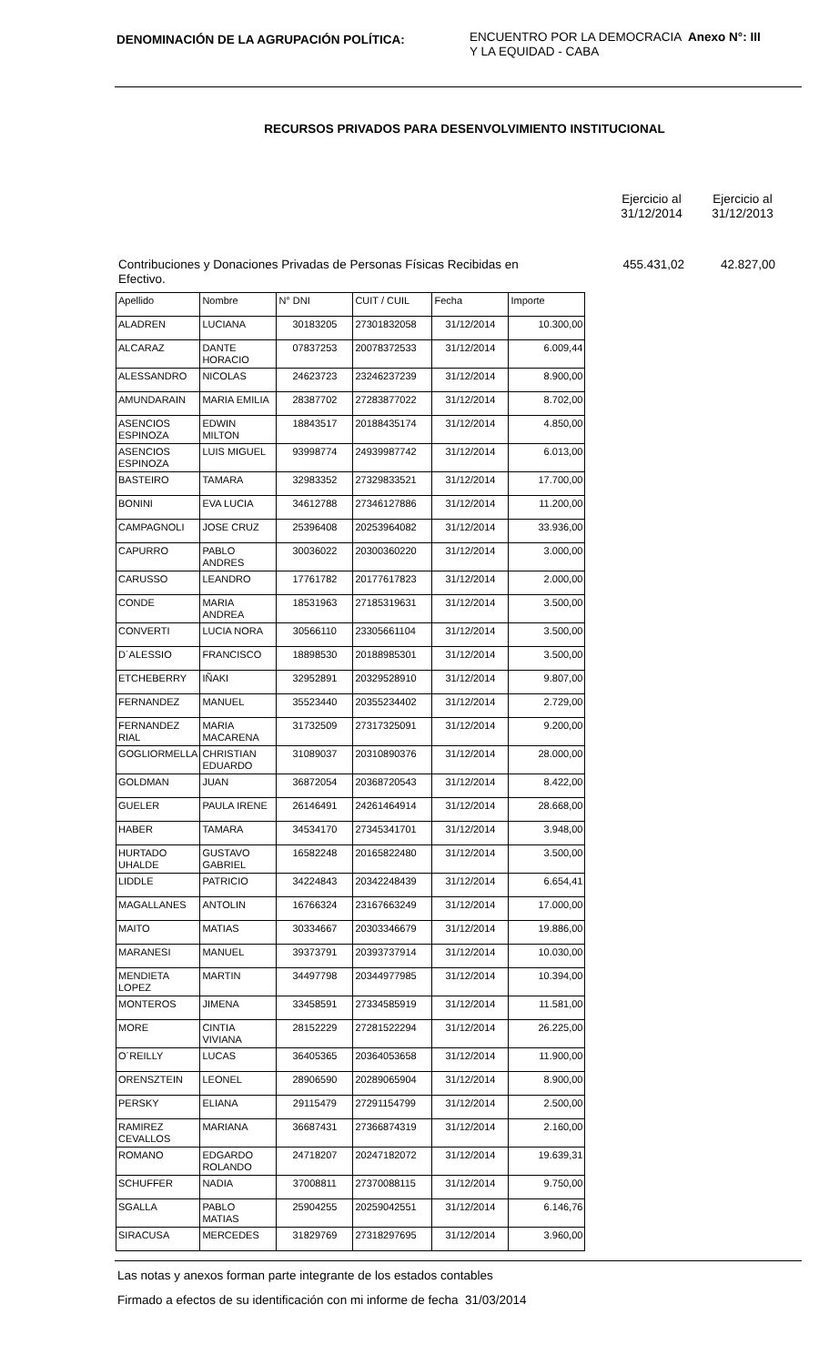DENOMINACIÓN DE LA AGRUPACIÓN POLÍTICA:
ENCUENTRO POR LA DEMOCRACIA Y LA EQUIDAD - CABA
Anexo N°: III
RECURSOS PRIVADOS PARA DESENVOLVIMIENTO INSTITUCIONAL
Ejercicio al
31/12/2014
Ejercicio al
31/12/2013
Contribuciones y Donaciones Privadas de Personas Físicas Recibidas en Efectivo.
455.431,02 42.827,00
| Apellido | Nombre | N° DNI | CUIT / CUIL | Fecha | Importe |
| --- | --- | --- | --- | --- | --- |
| ALADREN | LUCIANA | 30183205 | 27301832058 | 31/12/2014 | 10.300,00 |
| ALCARAZ | DANTE HORACIO | 07837253 | 20078372533 | 31/12/2014 | 6.009,44 |
| ALESSANDRO | NICOLAS | 24623723 | 23246237239 | 31/12/2014 | 8.900,00 |
| AMUNDARAIN | MARIA EMILIA | 28387702 | 27283877022 | 31/12/2014 | 8.702,00 |
| ASENCIOS ESPINOZA | EDWIN MILTON | 18843517 | 20188435174 | 31/12/2014 | 4.850,00 |
| ASENCIOS ESPINOZA | LUIS MIGUEL | 93998774 | 24939987742 | 31/12/2014 | 6.013,00 |
| BASTEIRO | TAMARA | 32983352 | 27329833521 | 31/12/2014 | 17.700,00 |
| BONINI | EVA LUCIA | 34612788 | 27346127886 | 31/12/2014 | 11.200,00 |
| CAMPAGNOLI | JOSE CRUZ | 25396408 | 20253964082 | 31/12/2014 | 33.936,00 |
| CAPURRO | PABLO ANDRES | 30036022 | 20300360220 | 31/12/2014 | 3.000,00 |
| CARUSSO | LEANDRO | 17761782 | 20177617823 | 31/12/2014 | 2.000,00 |
| CONDE | MARIA ANDREA | 18531963 | 27185319631 | 31/12/2014 | 3.500,00 |
| CONVERTI | LUCIA NORA | 30566110 | 23305661104 | 31/12/2014 | 3.500,00 |
| D´ALESSIO | FRANCISCO | 18898530 | 20188985301 | 31/12/2014 | 3.500,00 |
| ETCHEBERRY | IÑAKI | 32952891 | 20329528910 | 31/12/2014 | 9.807,00 |
| FERNANDEZ | MANUEL | 35523440 | 20355234402 | 31/12/2014 | 2.729,00 |
| FERNANDEZ RIAL | MARIA MACARENA | 31732509 | 27317325091 | 31/12/2014 | 9.200,00 |
| GOGLIORMELLA | CHRISTIAN EDUARDO | 31089037 | 20310890376 | 31/12/2014 | 28.000,00 |
| GOLDMAN | JUAN | 36872054 | 20368720543 | 31/12/2014 | 8.422,00 |
| GUELER | PAULA IRENE | 26146491 | 24261464914 | 31/12/2014 | 28.668,00 |
| HABER | TAMARA | 34534170 | 27345341701 | 31/12/2014 | 3.948,00 |
| HURTADO UHALDE | GUSTAVO GABRIEL | 16582248 | 20165822480 | 31/12/2014 | 3.500,00 |
| LIDDLE | PATRICIO | 34224843 | 20342248439 | 31/12/2014 | 6.654,41 |
| MAGALLANES | ANTOLIN | 16766324 | 23167663249 | 31/12/2014 | 17.000,00 |
| MAITO | MATIAS | 30334667 | 20303346679 | 31/12/2014 | 19.886,00 |
| MARANESI | MANUEL | 39373791 | 20393737914 | 31/12/2014 | 10.030,00 |
| MENDIETA LOPEZ | MARTIN | 34497798 | 20344977985 | 31/12/2014 | 10.394,00 |
| MONTEROS | JIMENA | 33458591 | 27334585919 | 31/12/2014 | 11.581,00 |
| MORE | CINTIA VIVIANA | 28152229 | 27281522294 | 31/12/2014 | 26.225,00 |
| O´REILLY | LUCAS | 36405365 | 20364053658 | 31/12/2014 | 11.900,00 |
| ORENSZTEIN | LEONEL | 28906590 | 20289065904 | 31/12/2014 | 8.900,00 |
| PERSKY | ELIANA | 29115479 | 27291154799 | 31/12/2014 | 2.500,00 |
| RAMIREZ CEVALLOS | MARIANA | 36687431 | 27366874319 | 31/12/2014 | 2.160,00 |
| ROMANO | EDGARDO ROLANDO | 24718207 | 20247182072 | 31/12/2014 | 19.639,31 |
| SCHUFFER | NADIA | 37008811 | 27370088115 | 31/12/2014 | 9.750,00 |
| SGALLA | PABLO MATIAS | 25904255 | 20259042551 | 31/12/2014 | 6.146,76 |
| SIRACUSA | MERCEDES | 31829769 | 27318297695 | 31/12/2014 | 3.960,00 |
Las notas y anexos forman parte integrante de los estados contables
Firmado a efectos de su identificación con mi informe de fecha 31/03/2014